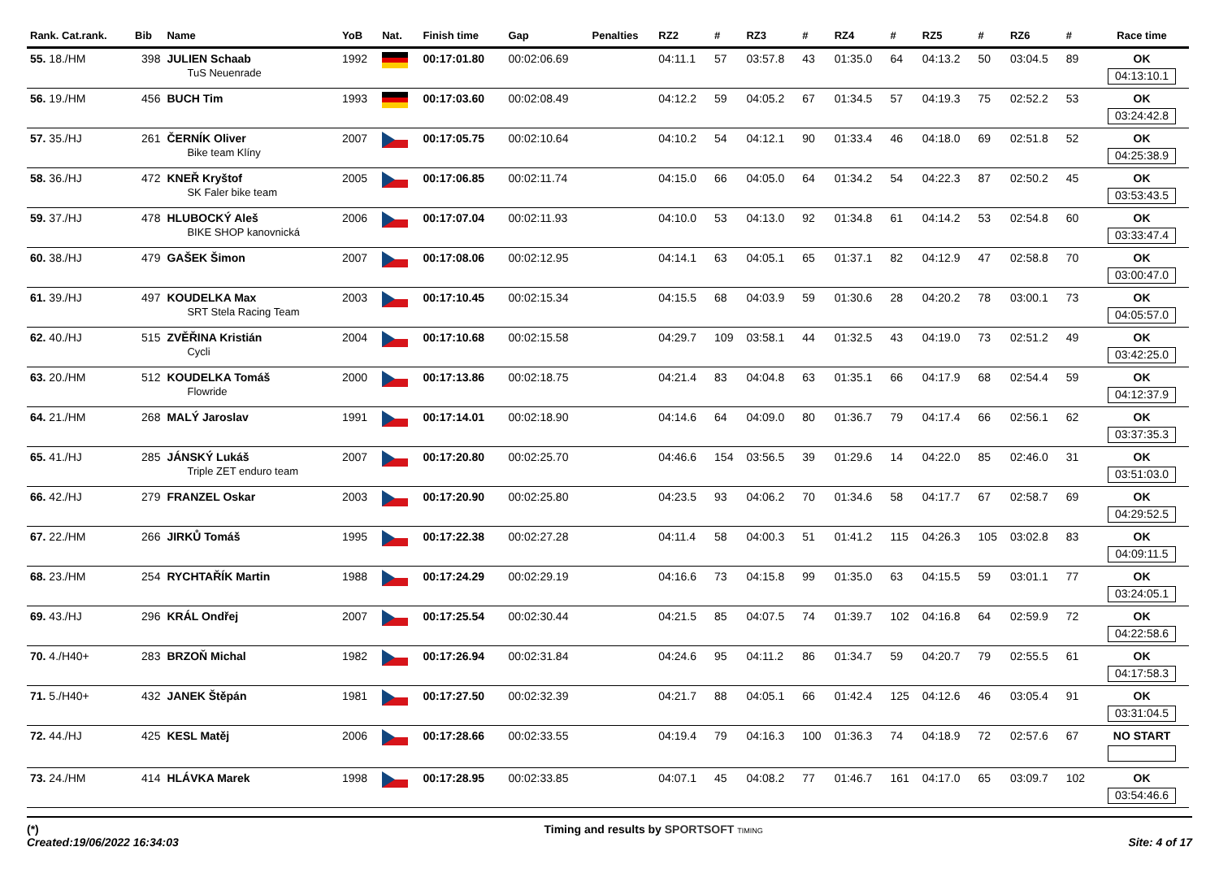| Rank. Cat.rank. | Bib | Name | YoB | Nat. | Finish time | Gap | Penalties | RZ2 | # | RZ3 | # | RZ4 | # | RZ5 | # | RZ6 | # | Race time |
| --- | --- | --- | --- | --- | --- | --- | --- | --- | --- | --- | --- | --- | --- | --- | --- | --- | --- | --- |
| 55. 18./HM | 398 | JULIEN Schaab TuS Neuenrade | 1992 | | 00:17:01.80 | 00:02:06.69 | | 04:11.1 | 57 | 03:57.8 | 43 | 01:35.0 | 64 | 04:13.2 | 50 | 03:04.5 | 89 | OK 04:13:10.1 |
| 56. 19./HM | 456 | BUCH Tim | 1993 | | 00:17:03.60 | 00:02:08.49 | | 04:12.2 | 59 | 04:05.2 | 67 | 01:34.5 | 57 | 04:19.3 | 75 | 02:52.2 | 53 | OK 03:24:42.8 |
| 57. 35./HJ | 261 | ČERNÍK Oliver Bike team Klíny | 2007 | | 00:17:05.75 | 00:02:10.64 | | 04:10.2 | 54 | 04:12.1 | 90 | 01:33.4 | 46 | 04:18.0 | 69 | 02:51.8 | 52 | OK 04:25:38.9 |
| 58. 36./HJ | 472 | KNEŘ Kryštof SK Faler bike team | 2005 | | 00:17:06.85 | 00:02:11.74 | | 04:15.0 | 66 | 04:05.0 | 64 | 01:34.2 | 54 | 04:22.3 | 87 | 02:50.2 | 45 | OK 03:53:43.5 |
| 59. 37./HJ | 478 | HLUBOCKÝ Aleš BIKE SHOP kanovnická | 2006 | | 00:17:07.04 | 00:02:11.93 | | 04:10.0 | 53 | 04:13.0 | 92 | 01:34.8 | 61 | 04:14.2 | 53 | 02:54.8 | 60 | OK 03:33:47.4 |
| 60. 38./HJ | 479 | GAŠEK Šimon | 2007 | | 00:17:08.06 | 00:02:12.95 | | 04:14.1 | 63 | 04:05.1 | 65 | 01:37.1 | 82 | 04:12.9 | 47 | 02:58.8 | 70 | OK 03:00:47.0 |
| 61. 39./HJ | 497 | KOUDELKA Max SRT Stela Racing Team | 2003 | | 00:17:10.45 | 00:02:15.34 | | 04:15.5 | 68 | 04:03.9 | 59 | 01:30.6 | 28 | 04:20.2 | 78 | 03:00.1 | 73 | OK 04:05:57.0 |
| 62. 40./HJ | 515 | ZVĚŘINA Kristián Cycli | 2004 | | 00:17:10.68 | 00:02:15.58 | | 04:29.7 | 109 | 03:58.1 | 44 | 01:32.5 | 43 | 04:19.0 | 73 | 02:51.2 | 49 | OK 03:42:25.0 |
| 63. 20./HM | 512 | KOUDELKA Tomáš Flowride | 2000 | | 00:17:13.86 | 00:02:18.75 | | 04:21.4 | 83 | 04:04.8 | 63 | 01:35.1 | 66 | 04:17.9 | 68 | 02:54.4 | 59 | OK 04:12:37.9 |
| 64. 21./HM | 268 | MALÝ Jaroslav | 1991 | | 00:17:14.01 | 00:02:18.90 | | 04:14.6 | 64 | 04:09.0 | 80 | 01:36.7 | 79 | 04:17.4 | 66 | 02:56.1 | 62 | OK 03:37:35.3 |
| 65. 41./HJ | 285 | JÁNSKÝ Lukáš Triple ZET enduro team | 2007 | | 00:17:20.80 | 00:02:25.70 | | 04:46.6 | 154 | 03:56.5 | 39 | 01:29.6 | 14 | 04:22.0 | 85 | 02:46.0 | 31 | OK 03:51:03.0 |
| 66. 42./HJ | 279 | FRANZEL Oskar | 2003 | | 00:17:20.90 | 00:02:25.80 | | 04:23.5 | 93 | 04:06.2 | 70 | 01:34.6 | 58 | 04:17.7 | 67 | 02:58.7 | 69 | OK 04:29:52.5 |
| 67. 22./HM | 266 | JIRKŮ Tomáš | 1995 | | 00:17:22.38 | 00:02:27.28 | | 04:11.4 | 58 | 04:00.3 | 51 | 01:41.2 | 115 | 04:26.3 | 105 | 03:02.8 | 83 | OK 04:09:11.5 |
| 68. 23./HM | 254 | RYCHTAŘÍK Martin | 1988 | | 00:17:24.29 | 00:02:29.19 | | 04:16.6 | 73 | 04:15.8 | 99 | 01:35.0 | 63 | 04:15.5 | 59 | 03:01.1 | 77 | OK 03:24:05.1 |
| 69. 43./HJ | 296 | KRÁL Ondřej | 2007 | | 00:17:25.54 | 00:02:30.44 | | 04:21.5 | 85 | 04:07.5 | 74 | 01:39.7 | 102 | 04:16.8 | 64 | 02:59.9 | 72 | OK 04:22:58.6 |
| 70. 4./H40+ | 283 | BRZOŇ Michal | 1982 | | 00:17:26.94 | 00:02:31.84 | | 04:24.6 | 95 | 04:11.2 | 86 | 01:34.7 | 59 | 04:20.7 | 79 | 02:55.5 | 61 | OK 04:17:58.3 |
| 71. 5./H40+ | 432 | JANEK Štěpán | 1981 | | 00:17:27.50 | 00:02:32.39 | | 04:21.7 | 88 | 04:05.1 | 66 | 01:42.4 | 125 | 04:12.6 | 46 | 03:05.4 | 91 | OK 03:31:04.5 |
| 72. 44./HJ | 425 | KESL Matěj | 2006 | | 00:17:28.66 | 00:02:33.55 | | 04:19.4 | 79 | 04:16.3 | 100 | 01:36.3 | 74 | 04:18.9 | 72 | 02:57.6 | 67 | NO START |
| 73. 24./HM | 414 | HLÁVKA Marek | 1998 | | 00:17:28.95 | 00:02:33.85 | | 04:07.1 | 45 | 04:08.2 | 77 | 01:46.7 | 161 | 04:17.0 | 65 | 03:09.7 | 102 | OK 03:54:46.6 |
(*)
Created:19/06/2022 16:34:03
Timing and results by SPORTSOFT TIMING
Site: 4 of 17